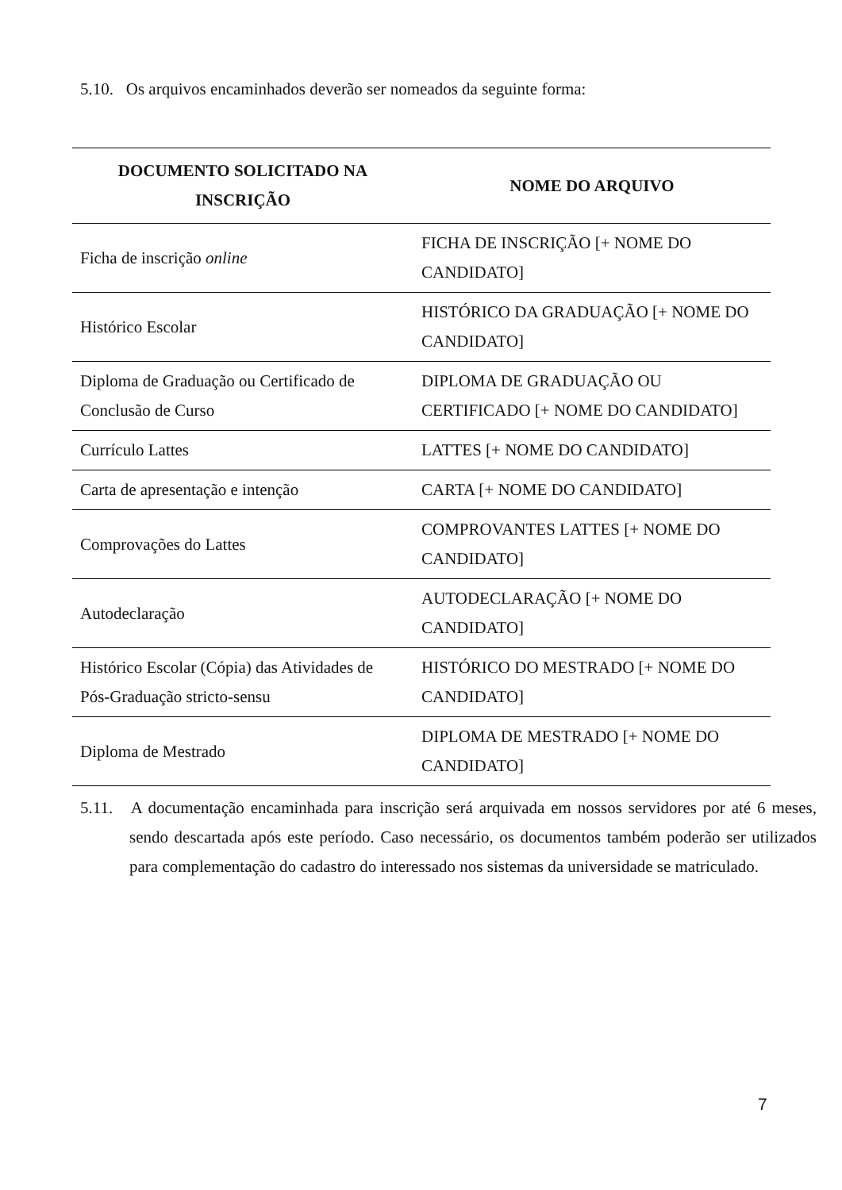5.10. Os arquivos encaminhados deverão ser nomeados da seguinte forma:
| DOCUMENTO SOLICITADO NA INSCRIÇÃO | NOME DO ARQUIVO |
| --- | --- |
| Ficha de inscrição online | FICHA DE INSCRIÇÃO [+ NOME DO CANDIDATO] |
| Histórico Escolar | HISTÓRICO DA GRADUAÇÃO [+ NOME DO CANDIDATO] |
| Diploma de Graduação ou Certificado de Conclusão de Curso | DIPLOMA DE GRADUAÇÃO OU CERTIFICADO [+ NOME DO CANDIDATO] |
| Currículo Lattes | LATTES [+ NOME DO CANDIDATO] |
| Carta de apresentação e intenção | CARTA [+ NOME DO CANDIDATO] |
| Comprovações do Lattes | COMPROVANTES LATTES [+ NOME DO CANDIDATO] |
| Autodeclaração | AUTODECLARAÇÃO [+ NOME DO CANDIDATO] |
| Histórico Escolar (Cópia) das Atividades de Pós-Graduação stricto-sensu | HISTÓRICO DO MESTRADO [+ NOME DO CANDIDATO] |
| Diploma de Mestrado | DIPLOMA DE MESTRADO [+ NOME DO CANDIDATO] |
5.11. A documentação encaminhada para inscrição será arquivada em nossos servidores por até 6 meses, sendo descartada após este período. Caso necessário, os documentos também poderão ser utilizados para complementação do cadastro do interessado nos sistemas da universidade se matriculado.
7